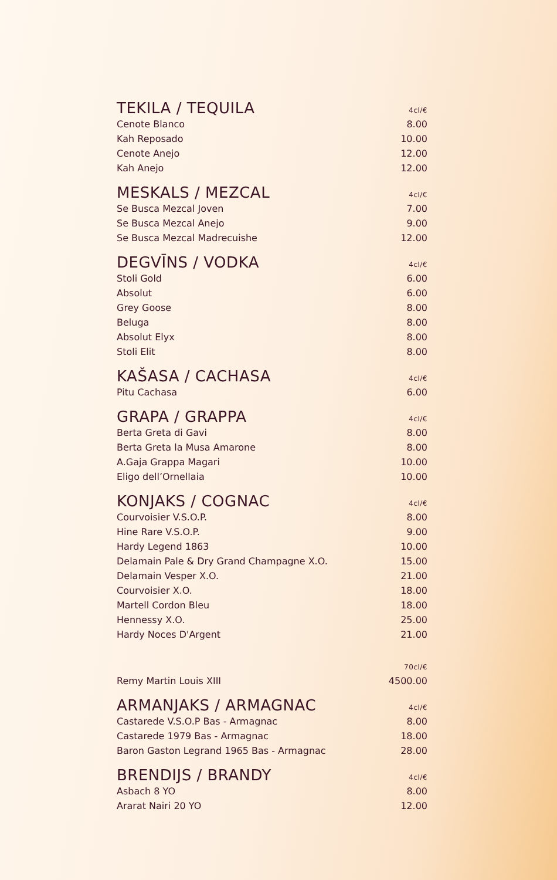| TEKILA / TEQUILA | 4cl/€ |
| --- | --- |
| Cenote Blanco | 8.00 |
| Kah Reposado | 10.00 |
| Cenote Anejo | 12.00 |
| Kah Anejo | 12.00 |
| MESKALS / MEZCAL | 4cl/€ |
| Se Busca Mezcal Joven | 7.00 |
| Se Busca Mezcal Anejo | 9.00 |
| Se Busca Mezcal Madrecuishe | 12.00 |
| DEGVĪNS / VODKA | 4cl/€ |
| Stoli Gold | 6.00 |
| Absolut | 6.00 |
| Grey Goose | 8.00 |
| Beluga | 8.00 |
| Absolut Elyx | 8.00 |
| Stoli Elit | 8.00 |
| KAŠASA / CACHASA | 4cl/€ |
| Pitu Cachasa | 6.00 |
| GRAPA / GRAPPA | 4cl/€ |
| Berta Greta di Gavi | 8.00 |
| Berta Greta la Musa Amarone | 8.00 |
| A.Gaja Grappa Magari | 10.00 |
| Eligo dell’Ornellaia | 10.00 |
| KONJAKS / COGNAC | 4cl/€ |
| Courvoisier V.S.O.P. | 8.00 |
| Hine Rare V.S.O.P. | 9.00 |
| Hardy Legend 1863 | 10.00 |
| Delamain Pale & Dry Grand Champagne X.O. | 15.00 |
| Delamain Vesper X.O. | 21.00 |
| Courvoisier X.O. | 18.00 |
| Martell Cordon Bleu | 18.00 |
| Hennessy X.O. | 25.00 |
| Hardy Noces D'Argent | 21.00 |
| | 70cl/€ |
| Remy Martin Louis XIII | 4500.00 |
| ARMANJAKS / ARMAGNAC | 4cl/€ |
| Castarede V.S.O.P Bas - Armagnac | 8.00 |
| Castarede 1979 Bas - Armagnac | 18.00 |
| Baron Gaston Legrand 1965 Bas - Armagnac | 28.00 |
| BRENDIJS / BRANDY | 4cl/€ |
| Asbach 8 YO | 8.00 |
| Ararat Nairi 20 YO | 12.00 |